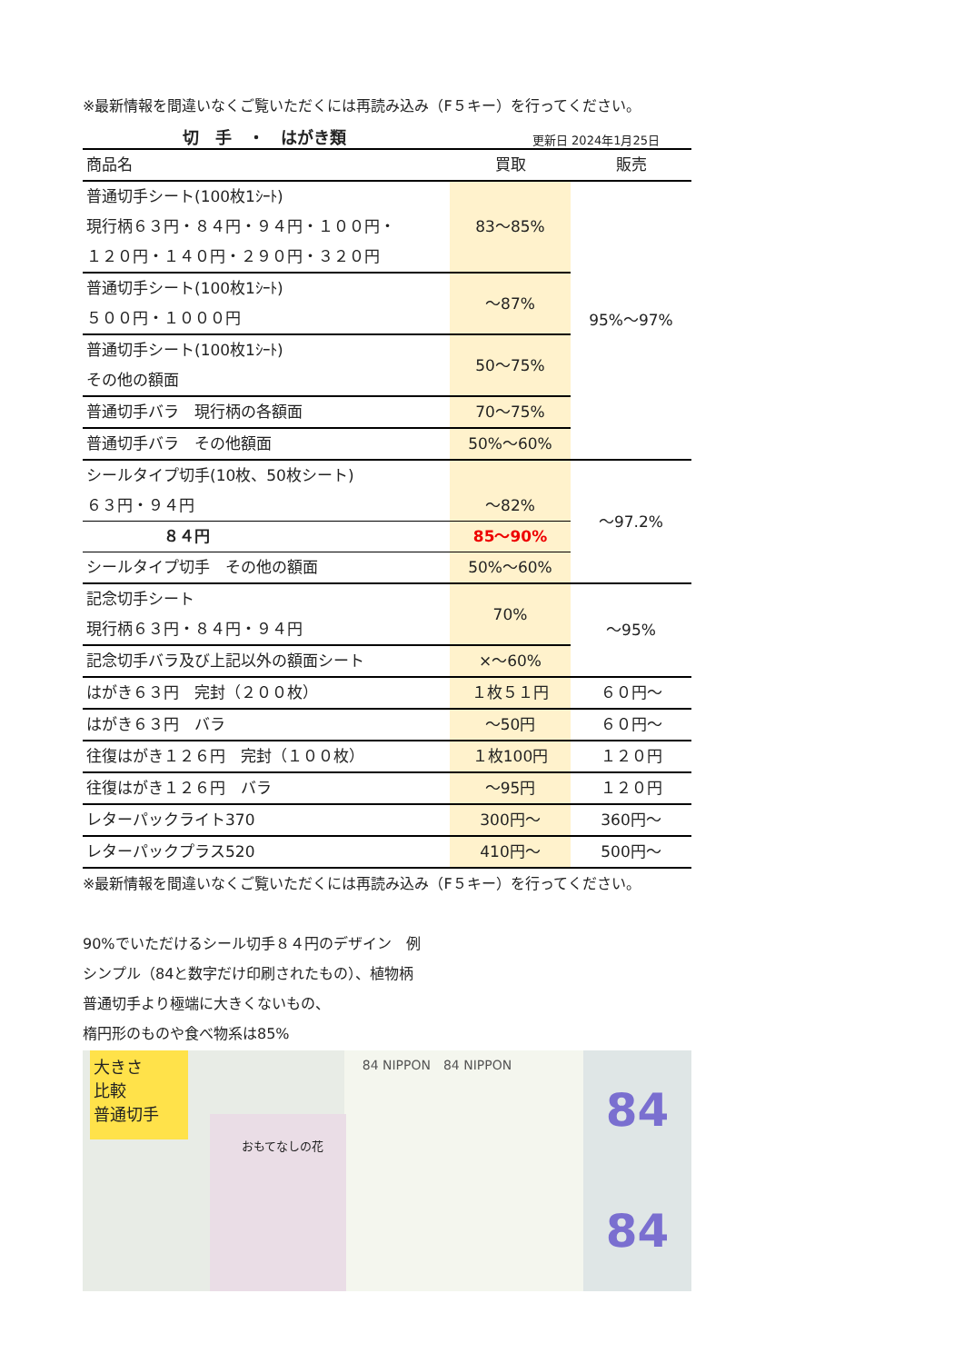※最新情報を間違いなくご覧いただくには再読み込み（F５キー）を行ってください。
切　手　・　はがき類 更新日 2024年1月25日
| 商品名 | 買取 | 販売 |
| --- | --- | --- |
| 普通切手シート(100枚1ｼｰﾄ) 現行柄６３円・８４円・９４円・１００円・ １２０円・１４０円・２９０円・３２０円 | 83～85% | 95%～97% |
| 普通切手シート(100枚1ｼｰﾄ) ５００円・１０００円 | ～87% | |
| 普通切手シート(100枚1ｼｰﾄ) その他の額面 | 50～75% | |
| 普通切手バラ 現行柄の各額面 | 70～75% | |
| 普通切手バラ その他額面 | 50%～60% | |
| シールタイプ切手(10枚、50枚シート) ６３円・９４円 | ～82% | ～97.2% |
| ８４円 | 85～90% | |
| シールタイプ切手 その他の額面 | 50%～60% | |
| 記念切手シート 現行柄６３円・８４円・９４円 | 70% | ～95% |
| 記念切手バラ及び上記以外の額面シート | ×～60% | |
| はがき６３円 完封（２００枚） | １枚５１円 | ６０円～ |
| はがき６３円 バラ | ～50円 | ６０円～ |
| 往復はがき１２６円 完封（１００枚） | １枚100円 | １２０円 |
| 往復はがき１２６円 バラ | ～95円 | １２０円 |
| レターパックライト370 | 300円～ | 360円～ |
| レターパックプラス520 | 410円～ | 500円～ |
※最新情報を間違いなくご覧いただくには再読み込み（F５キー）を行ってください。
90%でいただけるシール切手８４円のデザイン　例
シンプル（84と数字だけ印刷されたもの）、植物柄
普通切手より極端に大きくないもの、
楕円形のものや食べ物系は85%
大きさ
比較
普通切手
おもてなしの花
84 NIPPON　84 NIPPON
84
84